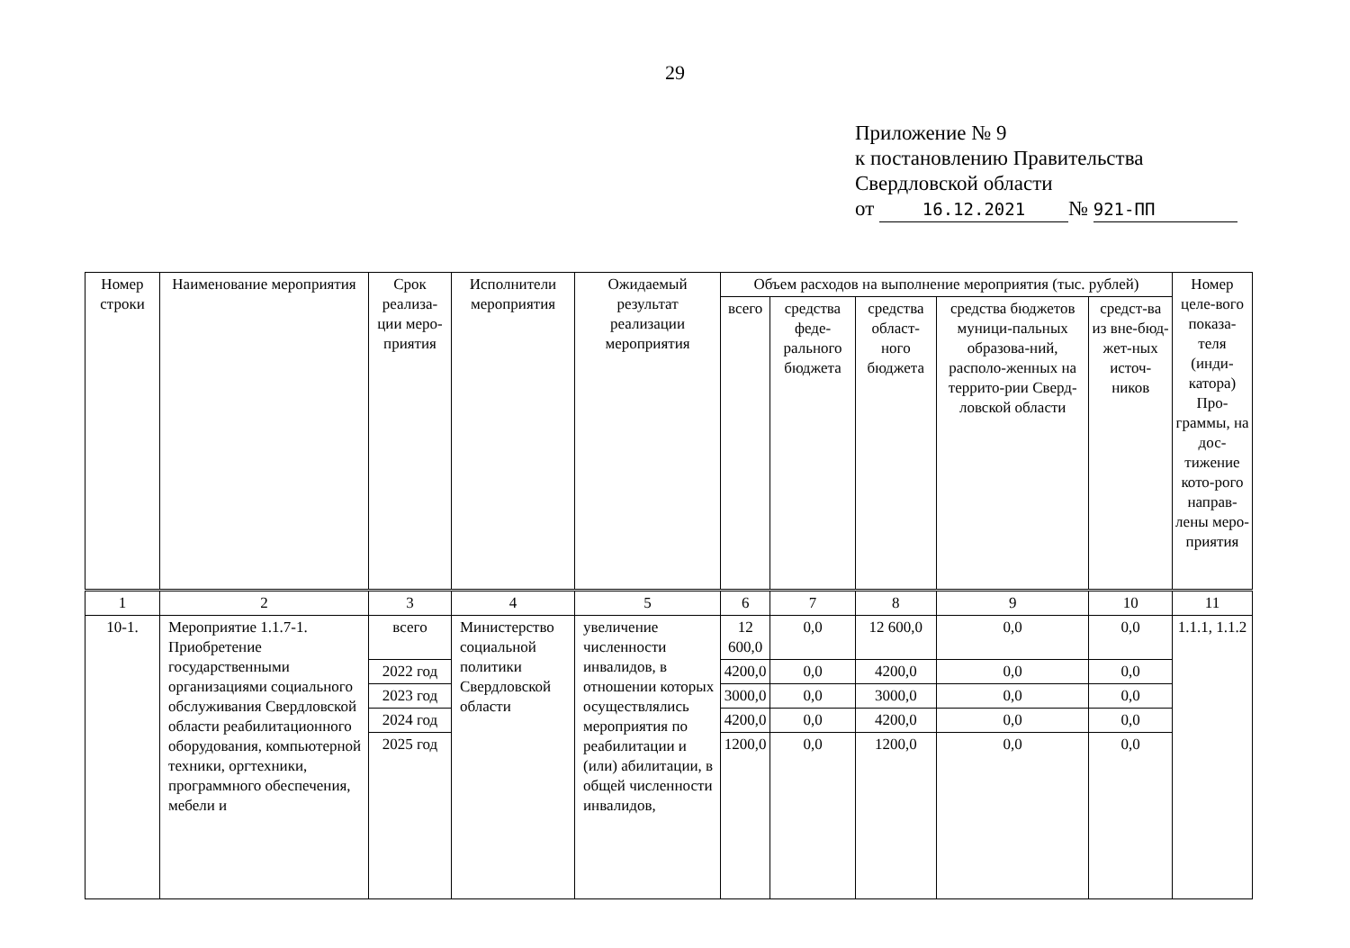29
Приложение № 9
к постановлению Правительства
Свердловской области
от 16.12.2021 № 921-ПП
| Номер строки | Наименование мероприятия | Срок реализа-ции меро-приятия | Исполнители мероприятия | Ожидаемый результат реализации мероприятия | Объем расходов на выполнение мероприятия (тыс. рублей) | | | | | Номер целе-вого показа-теля (инди-катора) Про-граммы, на дос-тижение кото-рого направ-лены меро-приятия |
| --- | --- | --- | --- | --- | --- | --- | --- | --- | --- | --- |
| | | | | | всего | средства феде-рального бюджета | средства област-ного бюджета | средства бюджетов муници-пальных образова-ний, располо-женных на террито-рии Сверд-ловской области | средст-ва из вне-бюд-жет-ных источ-ников | |
| 1 | 2 | 3 | 4 | 5 | 6 | 7 | 8 | 9 | 10 | 11 |
| 10-1. | Мероприятие 1.1.7-1. Приобретение государственными организациями социального обслуживания Свердловской области реабилитационного оборудования, компьютерной техники, оргтехники, программного обеспечения, мебели и | всего | Министерство социальной политики Свердловской области | увеличение численности инвалидов, в отношении которых осуществлялись мероприятия по реабилитации и (или) абилитации, в общей численности инвалидов, | 12 600,0 | 0,0 | 12 600,0 | 0,0 | 0,0 | 1.1.1, 1.1.2 |
| | | 2022 год | | | 4200,0 | 0,0 | 4200,0 | 0,0 | 0,0 | |
| | | 2023 год | | | 3000,0 | 0,0 | 3000,0 | 0,0 | 0,0 | |
| | | 2024 год | | | 4200,0 | 0,0 | 4200,0 | 0,0 | 0,0 | |
| | | 2025 год | | | 1200,0 | 0,0 | 1200,0 | 0,0 | 0,0 | |